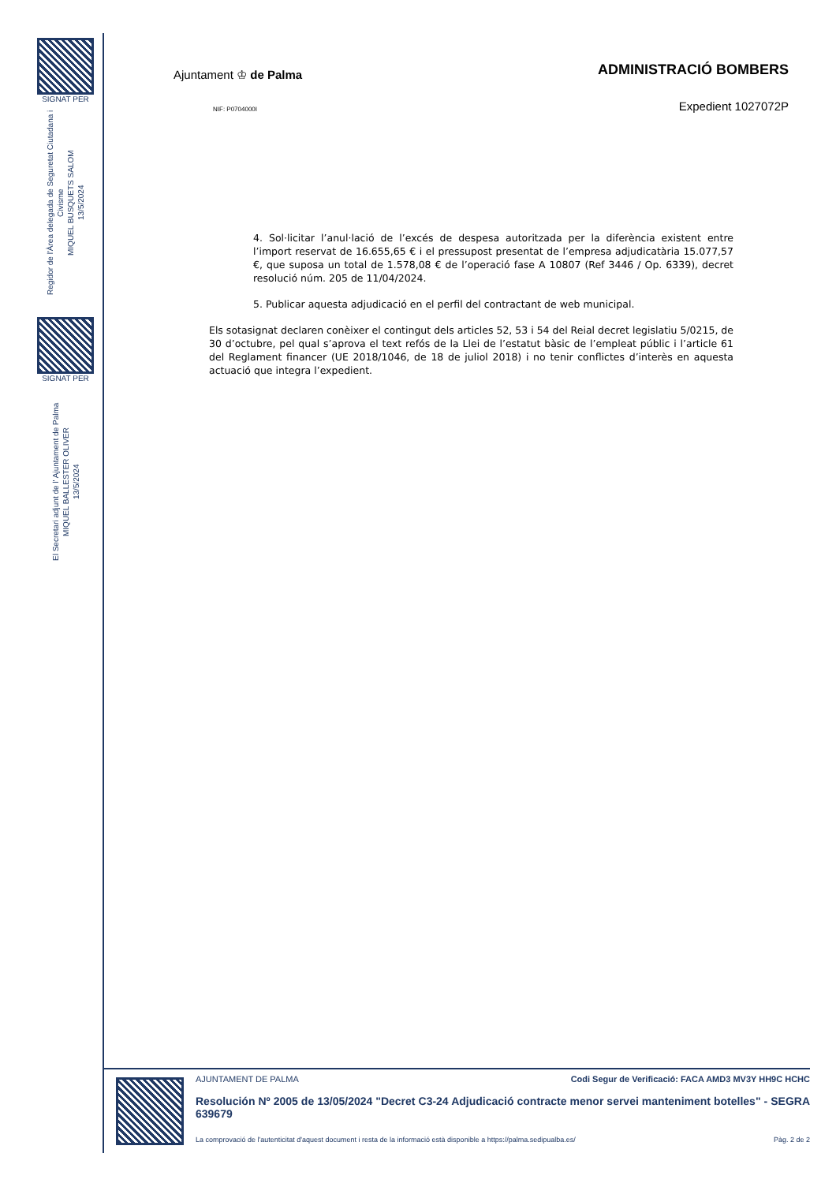SIGNAT PER
Regidor de l'Àrea delegada de Seguretat Ciutadana i Civisme
MIQUEL BUSQUETS SALOM
13/5/2024
SIGNAT PER
El Secretari adjunt de l' Ajuntament de Palma
MIQUEL BALLESTER OLIVER
13/5/2024
Ajuntament ♔ de Palma
ADMINISTRACIÓ BOMBERS
NIF: P0704000I
Expedient 1027072P
4. Sol·licitar l’anul·lació de l’excés de despesa autoritzada per la diferència existent entre l’import reservat de 16.655,65 € i el pressupost presentat de l’empresa adjudicatària 15.077,57 €, que suposa un total de 1.578,08 € de l’operació fase A 10807 (Ref 3446 / Op. 6339), decret resolució núm. 205 de 11/04/2024.
5. Publicar aquesta adjudicació en el perfil del contractant de web municipal.
Els sotasignat declaren conèixer el contingut dels articles 52, 53 i 54 del Reial decret legislatiu 5/0215, de 30 d’octubre, pel qual s’aprova el text refós de la Llei de l’estatut bàsic de l’empleat públic i l’article 61 del Reglament financer (UE 2018/1046, de 18 de juliol 2018) i no tenir conflictes d’interès en aquesta actuació que integra l’expedient.
AJUNTAMENT DE PALMA Codi Segur de Verificació: FACA AMD3 MV3Y HH9C HCHC
Resolución Nº 2005 de 13/05/2024 "Decret C3-24 Adjudicació contracte menor servei manteniment botelles" - SEGRA 639679
La comprovació de l'autenticitat d'aquest document i resta de la informació està disponible a https://palma.sedipualba.es/ Pàg. 2 de 2